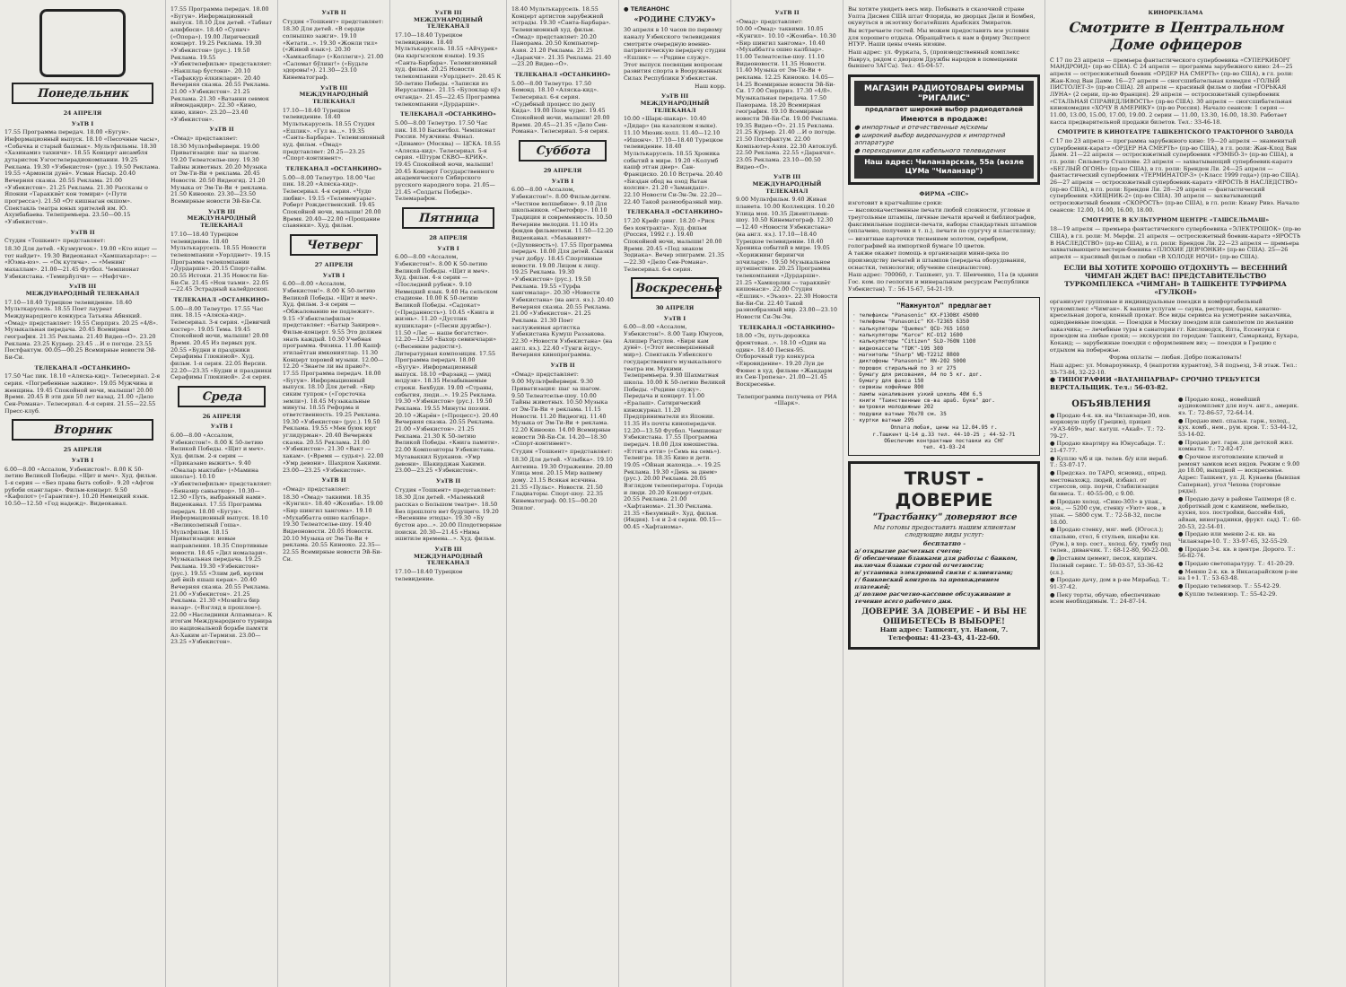Понедельник
24 АПРЕЛЯ
УзТВ I
17.55 Программа передач. 18.00 «Бугун». Информационный выпуск. 18.10 «Песочные часы», «Собачка и старый башмак». Мультфильмы. 18.30 «Хазинамиз тахничи». 18.55 Концерт ансамбля дутаристок Узгостелерадиокомпании. 19.25 Реклама. 19.30 «Узбекистон» (рус.). 19.50 Реклама. 19.55 «Армонли дунё». Усман Насыр. 20.40 Вечерняя сказка. 20.55 Реклама. 21.00 «Узбекистон». 21.25 Реклама. 21.30 Рассказы о Японии «Тараккиёт кон томири» («Пути прогресса»). 21.50 «От кишнаган окшом». Спектакль театра юных зрителей им. Ю. Ахунбабаева. Телепремьера. 23.50—00.15 «Узбекистон».
УзТВ II
Студия «Тошкент» представляет:
18.30 Для детей. «Кузмунчок». 19.00 «Кто ищет — тот найдет». 19.30 Видеоканал «Хамшахарлар»: — «Юзма-юз». — «Ок кутича». — «Менинг махаллам». 21.00—21.45 Футбол. Чемпионат Узбекистана. «Темирйулчи» — «Нефтчи».
УзТВ III
МЕЖДУНАРОДНЫЙ ТЕЛЕКАНАЛ
17.10—18.40 Турецкое телевидение. 18.40 Мульткарусель. 18.55 Поет лауреат Международного конкурса Татьяна Абнякий. «Омад» представляет: 19.55 Сюрприз. 20.25 «4/8». Музыкальная передача. 20.45 Всемирная география. 21.35 Реклама. 21.40 Видео-«О». 23.20 Реклама. 23.25 Курьер. 23.45 ...И о погоде. 23.55 Постфактум. 00.05—00.25 Всемирные новости Эй-Би-Си.
ТЕЛЕКАНАЛ «ОСТАНКИНО»
17.50 Час пик. 18.10 «Аляска-кид». Телесериал. 2-я серия. «Погребенные заживо». 19.05 Мужчина и женщина. 19.45 Спокойной ночи, малыши! 20.00 Время. 20.45 В эти дни 50 лет назад. 21.00 «Дело Сен-Романа». Телесериал. 4-я серия. 21.55—22.55 Пресс-клуб.
Вторник
25 АПРЕЛЯ
УзТВ I
6.00—8.00 «Ассалом, Узбекистон!». 8.00 К 50-летию Великой Победы. «Щит и меч». Худ. фильм. 1-я серия — «Без права быть собой». 9.20 «Афгон рубоби охангларн». Фильм-концерт. 9.50 «Кафолот» («Гарантия»). 10.20 Немецкий язык. 10.50—12.50 «Год надежд». Видеоканал.
17.55 Программа передач. 18.00 «Бугун». Информационный выпуск. 18.10 Для детей. «Табиат алифбоси». 18.40 «Суянч» («Опора»). 19.00 Лирический концерт. 19.25 Реклама. 19.30 «Узбекистон» (рус.). 19.50 Реклама. 19.55 «Узбектелефильм» представляет: «Накшлар бустони». 20.10 «Тафаккур ёлкинлари». 20.40 Вечерняя сказка. 20.55 Реклама. 21.00 «Узбекистон». 21.25 Реклама. 21.30 «Ватанни севмок иймондандир». 22.30 «Кино, кино, кино». 23.20—23.40 «Узбекистон».
УзТВ II
«Омад» представляет:
18.30 Мультфейерверк. 19.00 Приватизация: шаг за шагом. 19.20 Телеатселье-шоу. 19.30 Тайны животных. 20.20 Музыка от Эм-Ти-Ви + реклама. 20.45 Новости. 20.50 Видеогид. 21.20 Музыка от Эм-Ти-Ви + реклама. 21.50 Кинооко. 23.30—23.50 Всемирные новости Эй-Би-Си.
УзТВ III
МЕЖДУНАРОДНЫЙ ТЕЛЕКАНАЛ
17.10—18.40 Турецкое телевидение. 18.40 Мультькарусель. 18.55 Новости телекомпании «Уорлднет». 19.15 Программа телекомпании «Дурдаршн». 20.15 Спорт-тайм. 20.55 Истоки. 21.35 Новости Би-Би-Си. 21.45 «Нон таъми». 22.05—22.45 Эстрадный калейдоскоп.
ТЕЛЕКАНАЛ «ОСТАНКИНО»
5.00—8.00 Телеутро. 17.55 Час пик. 18.15 «Аляска-кид». Телесериал. 3-я серия. «Девичий костер». 19.05 Тема. 19.45 Спокойной ночи, малыши! 20.00 Время. 20.45 Из первых рук. 20.55 «Будни и праздники Серафимы Глюкиной». Худ. фильм. 1-я серия. 22.05 Версии. 22.20—23.35 «Будни и праздники Серафимы Глюкиной». 2-я серия.
Среда
26 АПРЕЛЯ
УзТВ I
6.00—8.00 «Ассалом, Узбекистон!». 8.00 К 50-летию Великой Победы. «Щит и меч». Худ. фильм. 2-я серия — «Приказано выжить». 9.40 «Оналар мактаби» («Мамина школа»). 10.10 «Узбектелефильм» представляет: «Беназир саньаткор». 10.30—12.30 «Путь, выбранный нами». Видеоканал. 17.55 Программа передач. 18.00 «Бугун». Информационный выпуск. 18.10 «Великолепный Гоша». Мультфильм. 18.15 Приватизация: новые направления. 18.35 Спортивные новости. 18.45 «Дил номалари». Музыкальная передача. 19.25 Реклама. 19.30 «Узбекистон» (рус.). 19.55 «Элим деб, юртим деб ёнib яшаш керак». 20.40 Вечерняя сказка. 20.55 Реклама. 21.00 «Узбекистон». 21.25 Реклама. 21.30 «Мозийга бир назар». («Взгляд в прошлое»). 22.00 «Наследники Алпамыса». К итогам Международного турнира по национальной борьбе памяти Ал-Хаким ат-Термизи. 23.00—23.25 «Узбекистон».
УзТВ II
Студия «Тошкент» представляет:
18.30 Для детей. «В сердце солнышко зажги». 19.10 «Кетати...». 19.30 «Жонли тил» («Живой язык»). 20.30 «Хамкасблар» («Коллеги»). 21.00 «Саломат бўлинг!» («Будьте здоровы!»). 21.30—23.10 Кинематограф.
УзТВ III
МЕЖДУНАРОДНЫЙ ТЕЛЕКАНАЛ
17.10—18.40 Турецкое телевидение. 18.40 Мультькарусель. 18.55 Студия «Ешлик». «Гул ва...». 19.35 «Санта-Барбара». Телевизионный худ. фильм. «Омад» представляет: 20.25—23.25 «Спорт-континент».
ТЕЛЕКАНАЛ «ОСТАНКИНО»
5.00—8.00 Телеутро. 18.00 Час пик. 18.20 «Аляска-кид». Телесериал. 4-я серия. «Чудо любви». 19.15 «Телемемуары». Роберт Рождественский. 19.45 Спокойной ночи, малыши! 20.00 Время. 20.40—22.00 «Прощание славянки». Худ. фильм.
Четверг
27 АПРЕЛЯ
УзТВ I
6.00—8.00 «Ассалом, Узбекистон!». 8.00 К 50-летию Великой Победы. «Щит и меч». Худ. фильм. 3-я серия — «Обжалованию не подлежит». 9.15 «Узбектелефильм» представляет: «Батыр Закиров». Фильм-концерт. 9.55 Это должен знать каждый. 10.30 Учебная программа. Физика. 11.00 Кашф этилаётган имкониятлар. 11.30 Концерт хоровой музыки. 12.00—12.20 «Знаете ли вы право?». 17.55 Программа передач. 18.00 «Бугун». Информационный выпуск. 18.10 Для детей. «Бир сиким тупрок» («Горсточка земли»). 18.45 Музыкальные минуты. 18.55 Реформа и ответственность. 19.25 Реклама. 19.30 «Узбекистон» (рус.). 19.50 Реклама. 19.55 «Мен буюк юрт углидурман». 20.40 Вечерняя сказка. 20.55 Реклама. 21.00 «Узбекистон». 21.30 «Вакт — хакам». («Время — судья»). 22.00 «Умр девони». Шахрхон Хакими. 23.00—23.25 «Узбекистон».
УзТВ II
«Омад» представляет:
18.30 «Омад» таквими. 18.35 «Кунгил». 18.40 «Жозиба». 19.00 «Бир шингил хангома». 19.10 «Мухаббатга ошно калблар». 19.30 Телеатселье-шоу. 19.40 Видеоновости. 20.05 Новости. 20.10 Музыка от Эм-Ти-Ви + реклама. 20.55 Кинооко. 22.35—22.55 Всемирные новости Эй-Би-Си.
УзТВ III
МЕЖДУНАРОДНЫЙ ТЕЛЕКАНАЛ
17.10—18.40 Турецкое телевидение. 18.40 Мультькарусель. 18.55 «Айчурек» (на кыргызском языке). 19.35 «Санта-Барбара». Телевизионный худ. фильм. 20.25 Новости телекомпании «Уорлднет». 20.45 К 50-летию Победы. «Записки из Иерусалима». 21.15 «Булоклар кўз очганда». 21.45—22.45 Программа телекомпании «Дурдаршн».
ТЕЛЕКАНАЛ «ОСТАНКИНО»
5.00—8.00 Телеутро. 17.50 Час пик. 18.10 Баскетбол. Чемпионат России. Мужчины. Финал. «Динамо» (Москва) — ЦСКА. 18.55 «Аляска-кид». Телесериал. 5-я серия. «Штурм СКВО—КРИК». 19.45 Спокойной ночи, малыши! 20.45 Концерт Государственного академического Сибирского русского народного хора. 21.05—21.45 «Солдаты Победы». Телемарафон.
Пятница
28 АПРЕЛЯ
УзТВ I
6.00—8.00 «Ассалом, Узбекистон!». 8.00 К 50-летию Великой Победы. «Щит и меч». Худ. фильм. 4-я серия — «Последний рубеж». 9.10 Немецкий язык. 9.40 На сельском стадионе. 10.00 К 50-летию Великой Победы. «Садокат» («Преданность»). 10.45 «Книга и жизнь». 11.20 «Дустлик кушиклари» («Песни дружбы»). 11.50 «Лес — наше богатство». 12.20—12.50 «Бахор севинчлари» («Весенние радости»). Литературная композиция. 17.55 Программа передач. 18.00 «Бугун». Информационный выпуск. 18.10 «Фарзанд — умид юлдузи». 18.35 Незабываемые строки. Бехбуди. 19.00 «Страны, события, люди...». 19.25 Реклама. 19.30 «Узбекистон» (рус.). 19.50 Реклама. 19.55 Минуты поэзии. 20.10 «Жарён» («Процесс»). 20.40 Вечерняя сказка. 20.55 Реклама. 21.00 «Узбекистон». 21.25 Реклама. 21.30 К 50-летию Великой Победы. «Книга памяти». 22.00 Композиторы Узбекистана. Мутаваккил Бурханов. «Умр девони». Шакирджан Хакими. 23.00—23.25 «Узбекистон».
УзТВ II
Студия «Тошкент» представляет:
18.30 Для детей. «Маленький рассказ о Большом театре». 18.50 Без прошлого нет будущего. 19.20 «Весенние этюды». 19.30 «Бу бустон аро...». 20.00 Плодотворные поиски. 20.30—21.45 «Нима эшнтиле времена...». Худ. фильм.
УзТВ III
МЕЖДУНАРОДНЫЙ ТЕЛЕКАНАЛ
17.10—18.40 Турецкое телевидение.
18.40 Мультькарусель. 18.55 Концерт артистов зарубежной эстрады. 19.30 «Санта-Барбара». Телевизионный худ. фильм. «Омад» представляет: 20.20 Панорама. 20.50 Компьютер-Азия. 21.20 Реклама. 21.25 «Даракчи». 21.35 Реклама. 21.40—23.20 Видео-«О».
ТЕЛЕКАНАЛ «ОСТАНКИНО»
5.00—8.00 Телеутро. 17.50 Бомонд. 18.10 «Аляска-кид». Телесериал. 6-я серия. «Судебный процесс по делу Кида». 19.00 Поле чудес. 19.45 Спокойной ночи, малыши! 20.00 Время. 20.45—21.35 «Дело Сен-Романа». Телесериал. 5-я серия.
Суббота
29 АПРЕЛЯ
УзТВ I
6.00—8.00 «Ассалом, Узбекистон!». 8.00 Фильм-детям. «Честное волшебное». 9.10 Для школьников. «Светофор». 10.10 Традиция и современность. 10.50 Вечерние мелодии. 11.10 Из фондов фильмотеки. 11.50—12.20 Видеоканал. «Маънавият» («Духовность»). 17.55 Программа передач. 18.00 Для детей. Сказки учат добру. 18.45 Спортивные новости. 19.00 Лицом к лицу. 19.25 Реклама. 19.30 «Узбекистон» (рус.). 19.50 Реклама. 19.55 «Турфа хангомалар». 20.30 «Новости Узбекистана» (на англ. яз.). 20.40 Вечерняя сказка. 20.55 Реклама. 21.00 «Узбекистон». 21.25 Реклама. 21.30 Поет заслуженная артистка Узбекистана Кумуш Раззакова. 22.30 «Новости Узбекистана» (на англ. яз.). 22.40 «Тунги ёғду». Вечерняя кинопрограмма.
УзТВ II
«Омад» представляет:
9.00 Мультфейерверк. 9.30 Приватизация: шаг за шагом. 9.50 Телеатселье-шоу. 10.00 Тайны животных. 10.50 Музыка от Эм-Ти-Ви + реклама. 11.15 Новости. 11.20 Видеогид. 11.40 Музыка от Эм-Ти-Ви + реклама. 12.20 Кинооко. 14.00 Всемирные новости Эй-Би-Си. 14.20—18.30 «Спорт-континент».
Студия «Тошкент» представляет:
18.30 Для детей. «Улыбка». 19.10 Антенна. 19.30 Отражение. 20.00 Улица моя. 20.15 Мир вашему дому. 21.15 Всякая всячина. 21.35 «Пульс». Новости. 21.50 Гладиаторы. Спорт-шоу. 22.35 Кинематограф. 00.15—00.20 Эпилог.
● ТЕЛЕАНОНС
«РОДИНЕ СЛУЖУ»
30 апреля в 10 часов по первому каналу Узбекского телевидения смотрите очередную военно-патриотическую передачу студии «Ешлик» — «Родине служу». Этот выпуск посвящен вопросам развития спорта в Вооруженных Силах Республики Узбекистан.
Наш корр.
УзТВ III
МЕЖДУНАРОДНЫЙ ТЕЛЕКАНАЛ
10.00 «Шарк-шакар». 10.40 «Дидар» (на казахском языке). 11.10 Мюзик-холл. 11.40—12.10 «Ишонч». 17.10—18.40 Турецкое телевидение. 18.40 Мультькарусель. 18.55 Хроника событий в мире. 19.20 «Колумб кашф этган днер». Сан-Франциско. 20.10 Встреча. 20.40 «Биздан обод ва озод Ватан колсин». 21.20 «Замандаш». 22.10 Новости Си-Эн-Эн. 22.20—22.40 Такой разнообразный мир.
ТЕЛЕКАНАЛ «ОСТАНКИНО»
17.20 Крейг-ринг. 18.20 «Риск без контракта». Худ. фильм (Россия, 1992 г.). 19.40 Спокойной ночи, малыши! 20.00 Время. 20.45 «Под знаком Зодиака». Вечер эпиграмм. 21.35—22.30 «Дело Сен-Романа». Телесериал. 6-я серия.
Воскресенье
30 АПРЕЛЯ
УзТВ I
6.00—8.00 «Ассалом, Узбекистон!». 8.00 Таир Юнусов, Алишер Расулов. «Бири кам дунё». («Этот несовершенный мир»). Спектакль Узбекского государственного музыкального театра им. Мукими. Телепремьера. 9.30 Шахматная школа. 10.00 К 50-летию Великой Победы. «Родине служу». Передача и концерт. 11.00 «Ералаш». Сатирический киножурнал. 11.20 Предприниматели из Японии. 11.35 Из почты кинопередачи. 12.20—13.50 Футбол. Чемпионат Узбекистана. 17.55 Программа передач. 18.00 Для юношества. «Еттига етти» («Семь на семь»). Телеигра. 18.35 Кино и дети. 19.05 «Ойнаи жахонда...». 19.25 Реклама. 19.30 «День за днем» (рус.). 20.00 Реклама. 20.05 Взглядом телеоператора. Города и люди. 20.20 Концерт-отдых. 20.55 Реклама. 21.00 «Хафтанома». 21.30 Реклама. 21.35 «Безумный». Худ. фильм. (Индия). 1-я и 2-я серии. 00.15—00.45 «Хафтанома».
УзТВ II
«Омад» представляет:
10.00 «Омад» таквими. 10.05 «Кунгил». 10.10 «Жозиба». 10.30 «Бир шингил хангома». 10.40 «Мухаббатга ошно калблар». 11.00 Телеатселье-шоу. 11.10 Видеоновости. 11.35 Новости. 11.40 Музыка от Эм-Ти-Ви + реклама. 12.25 Кинооко. 14.05—14.25 Всемирные новости Эй-Би-Си. 17.00 Сюрприз. 17.30 «4/8». Музыкальная передача. 17.50 Панорама. 18.20 Всемирная география. 19.10 Всемирные новости Эй-Би-Си. 19.00 Реклама. 19.35 Видео-«О». 21.15 Реклама. 21.25 Курьер. 21.40 ...И о погоде. 21.50 Постфактум. 22.00 Компьютер-Азия. 22.30 Автоклуб. 22.50 Реклама. 22.55 «Даракчи». 23.05 Реклама. 23.10—00.50 Видео-«О».
УзТВ III
МЕЖДУНАРОДНЫЙ ТЕЛЕКАНАЛ
9.00 Мультфильм. 9.40 Живая планета. 10.00 Коллекция. 10.20 Улица моя. 10.35 Джентльмен-шоу. 10.50 Кинематограф. 12.30—12.40 «Новости Узбекистана» (на англ. яз.). 17.10—18.40 Турецкое телевидение. 18.40 Хроника событий в мире. 19.05 «Хорижнинг бирингчи элчилари». 19.50 Музыкальное путешествие. 20.25 Программа телекомпании «Дурдаршн». 21.25 «Хамкорлик — тараккиёт кишонаси». 22.00 Студия «Ешлик». «Эъзоз». 22.30 Новости Би-Би-Си. 22.40 Такой разнообразный мир. 23.00—23.10 Новости Си-Эн-Эн.
ТЕЛЕКАНАЛ «ОСТАНКИНО»
18.00 «Эх, путь-дорожка фронтовая...». 18.10 «Один на один». 18.40 Песня-95. Отборочный тур конкурса «Евровидение». 19.20 Луи де Фюнес в худ. фильме «Жандарм из Сен-Тропеза». 21.00—21.45 Воскресенье.
Телепрограмма получена от РИА «Шарк».
Вы хотите увидеть весь мир. Побывать в сказочной стране Уолта Диснея США штат Флорида, во дворцах Дели и Бомбея, окунуться в экзотику богатейших Арабских Эмиратов.
Вы встречаете гостей. Мы можем предоставить все условия для хорошего отдыха. Обращайтесь к нам в фирму Экспресс НТУР. Наши цены очень низкие.
Наш адрес: ул. Фурката, 5, (производственный комплекс Навруз, рядом с дворцом Дружбы народов в помещении бывшего ЗАГСа). Тел.: 45-04-57.
МАГАЗИН РАДИОТОВАРЫ ФИРМЫ "РИГАЛИС"
предлагает широкий выбор радиодеталей
Имеются в продаже:
● импортные и отечественные м/схемы
● широкий выбор видеошнуров к импортной аппаратуре
● переходники для кабельного телевидения
Наш адрес: Чиланзарская, 55а (возле ЦУМа "Чиланзар")
ФИРМА «СПС»
изготовит в кратчайшие сроки:
— высококачественные печати любой сложности, угловые и треугольные штампы, личные печати врачей и библиографов, факсимильные подписи-печати, наборы стандартных штампов (оплачено, получено и т. п.), печати по сургучу и пластилину;
— визитные карточки тиснением золотом, серебром, голографией на импортной бумаге 10 цветов.
А также окажет помощь в организации мини-цеха по производству печатей и штампов (передача оборудования, оснастки, технологии; обучение специалистов).
Наш адрес: 700060, г. Ташкент, ул. Т. Шевченко, 11а (в здании Гос. ком. по геологии и минеральным ресурсам Республики Узбекистан). Т.: 56-15-67, 54-21-19.
"Мажнунтол" предлагает
· телефаксы "Panasonic" KX-F130BX 45000
· телефоны "Panasonic" KX-T2365 6350
· калькуляторы "Quemex" QCD-765 1650
· калькуляторы "Karce" KC-D12 1600
· калькуляторы "Citizen" SLD-760N 1100
· видеокассеты "TDK"-195 300
· магнитолы "Sharp" WQ-T221Z 8800
· диктофоны "Panasonic" RN-202 5000
· порошок стиральный по 3 кг 275
· бумагу для рисования, А4 по 5 кг. дог.
· бумагу для факса 150
· сервизы кофейные 800
· лампы накаливания узкий цоколь 40W 6.5
· книги "Таинственные св-ва араб. букв" дог.
· ветровки молодежные 202
· подушки ватные 70х70 см. 35
· куртки ватные 295
Оплата любая, цены на 12.04.95 г.
г.Ташкент Ц-14 д.33 тел. 44-10-25 ; 44-52-71
Обеспечим контрактные поставки из СНГ
тел. 41-03-24
TRUST - ДОВЕРИЕ
"Трастбанку" доверяют все
Мы готовы предоставить нашим клиентам следующие виды услуг:
бесплатно -
а/ открытие расчетных счетов;
б/ обеспечение бланками для работы с банком, включая бланки строгой отчетности;
в/ установка электронной связи с клиентами;
г/ банковский контроль за прохождением платежей;
д/ полное расчетно-кассовое обслуживание в течение всего рабочего дня.
ДОВЕРИЕ ЗА ДОВЕРИЕ - И ВЫ НЕ ОШИБЕТЕСЬ В ВЫБОРЕ!
Наш адрес: Ташкент, ул. Навои, 7.
Телефоны: 41-23-43, 41-22-60.
КИНОРЕКЛАМА
Смотрите в Центральном Доме офицеров
С 17 по 23 апреля — премьера фантастического супербоевика «СУПЕРКИБОРГ МАНДРОИД» (пр-во США). С 24 апреля — программа зарубежного кино: 24—25 апреля — остросюжетный боевик «ОРДЕР НА СМЕРТЬ» (пр-во США), в гл. роли: Жан-Клод Ван Дамм. 16—27 апреля — сногсшибательная комедия «ГОЛЫЙ ПИСТОЛЕТ-3» (пр-во США). 28 апреля — красивый фильм о любви «ГОРЬКАЯ ЛУНА» (2 серии, пр-во Франция). 29 апреля — остросюжетный супербоевик «СТАЛЬНАЯ СПРАВЕДЛИВОСТЬ» (пр-во США). 30 апреля — сногсшибательная кинокомедия «ХОЧУ В АМЕРИКУ» (пр-во Россия). Начало сеансов: 1 серия — 11.00, 13.00, 15.00, 17.00, 19.00. 2 серии — 11.00, 13.30, 16.00, 18.30. Работает касса предварительной продажи билетов. Тел.: 33-46-18.
СМОТРИТЕ В КИНОТЕАТРЕ ТАШКЕНТСКОГО ТРАКТОРНОГО ЗАВОДА
С 17 по 23 апреля — программа зарубежного кино: 19—20 апреля — знаменитый супербоевик-каратэ «ОРДЕР НА СМЕРТЬ» (пр-во США), в гл. роли: Жан-Клод Ван Дамм. 21—22 апреля — остросюжетный супербоевик «РЭМБО-3» (пр-во США), в гл. роли: Сильвестр Сталлоне. 23 апреля — захватывающий супербоевик-каратэ «БЕГЛЫЙ ОГОНЬ» (пр-во США), в гл. роли: Брендон Ли. 24—25 апреля — фантастический супербоевик «ТЕРМИНАТОР-3» («Класс 1999 года») (пр-во США). 26—27 апреля — остросюжетный супербоевик-каратэ «ЯРОСТЬ В НАСЛЕДСТВО» (пр-во США), в гл. роли: Брендон Ли. 28—29 апреля — фантастический супербоевик «ХИЩНИК-2» (пр-во США). 30 апреля — захватывающий остросюжетный боевик «СКОРОСТЬ» (пр-во США), в гл. роли: Киану Ривз. Начало сеансов: 12.00, 14.00, 16.00, 18.00.
СМОТРИТЕ В КУЛЬТУРНОМ ЦЕНТРЕ «ТАШСЕЛЬМАШ»
18—19 апреля — премьера фантастического супербоевика «ЭЛЕКТРОШОК» (пр-во США), в гл. роли: М. Мерфи. 21 апреля — остросюжетный боевик-каратэ «ЯРОСТЬ В НАСЛЕДСТВО» (пр-во США), в гл. роли: Брендон Ли. 22—23 апреля — премьера захватывающего вестерн-боевика «ПЛОХИЕ ДЕВЧОНКИ» (пр-во США). 25—26 апреля — красивый фильм о любви «В ХОЛОДЕ НОЧИ» (пр-во США).
ЕСЛИ ВЫ ХОТИТЕ ХОРОШО ОТДОХНУТЬ — ВЕСЕННИЙ ЧИМГАН ЖДЕТ ВАС! ПРЕДСТАВИТЕЛЬСТВО ТУРКОМПЛЕКСА «ЧИМГАН» В ТАШКЕНТЕ ТУРФИРМА «ГУЛКОН»
организует групповые и индивидуальные поездки в комфортабельный туркомплекс «Чимган». К вашим услугам — сауна, ресторан, бары, канатно-кресельная дорога, конный прокат. Все виды сервиса на усмотрение заказчика, однодневные поездки. — Поездки в Москву поездом или самолетом по желанию заказчика; — лечебные туры в санатории гг. Кисловодск, Ялта, Ессентуки с проездом на любые сроки; — экскурсии по городам: Ташкент, Самарканд, Бухара, Коканд; — зарубежные поездки с оформлением виз; — поездки в Грецию с отдыхом на побережье.
Форма оплаты — любая. Добро пожаловать!
Наш адрес: ул. Мовароуннахр, 4 (напротив курантов), 3-й подъезд, 3-й этаж. Тел.: 33-73-84, 32-22-10.
● ТИПОГРАФИИ «ВАТАНПАРВАР» СРОЧНО ТРЕБУЕТСЯ ВЕРСТАЛЬЩИК. Тел.: 56-03-82.
ОБЪЯВЛЕНИЯ
● Продаю 4-к. кв. на Чиланзаре-30, нов. норковую шубу (Грецию), прицеп «УАЗ-469», маг. катуш. «Акай». Т.: 72-79-27.
● Продаю квартиру на Юнусабаде. Т.: 21-47-77.
● Куплю ч/б и цв. телев. б/у или нераб. Т.: 53-07-17.
● Предсказ. по ТАРО, ясновид., опред. местонахожд. людей, избавл. от стрессов, опр. порчи, Стабилизация бизнеса. Т.: 40-55-00, с 9.00.
● Продаю холод. «Сино-303» в упак., нов., — 5200 сум, стенку «Уют» нов., в упак. — 5800 сум. Т.: 72-58-32, после 18.00.
● Продаю стенку, мяг. меб. (Югосл.); спальню, стол, 6 стульев, шкафы кн. (Рум.), в хор. сост., холод. б/у, тумбу под телев., диванчик. Т.: 68-12-80, 90-22-00.
● Доставим цемент, песок, кирпич. Полный сервис. Т.: 50-03-57, 53-36-42 (сл.).
● Продаю дачу, дом в р-не Мирабад. Т.: 91-37-42.
● Пеку торты, обучаю, обеспечиваю всем необходимым. Т.: 24-87-14.
● Продаю конд., новейший аудиокомплект для изуч. англ., америк. яз. Т.: 72-86-57, 72-64-14.
● Продаю имп. спальн. гарн., холод., кух. комб., нем., рум. кров. Т.: 53-44-12, 53-14-02.
● Продаю дет. гарн. для детской жил. комнаты. Т.: 72-82-47.
● Срочное изготовление ключей и ремонт замков всех видов. Режим с 9.00 до 18.00, выходной — воскресенье. Адрес: Ташкент, ул. Д. Кунаева (бывшая Саперная), угол Чехова (торговые ряды).
● Продаю дачу в районе Ташморя (8 с. добротный дом с камином, мебелью, кухня, хоз. постройки, бассейн 4х6, айван, виноградники, фрукт. сад). Т.: 60-20-53, 22-54-01.
● Продаю или меняю 2-к. кв. на Чиланзаре-10. Т.: 33-97-65, 32-55-29.
● Продаю 3-к. кв. в центре. Дорого. Т.: 56-82-74.
● Продаю светопаратуру. Т.: 41-20-29.
● Меняю 2-к. кв. в Янкасарайском р-не на 1+1. Т.: 53-63-48.
● Продаю телевизор. Т.: 55-42-29.
● Куплю телевизор. Т.: 55-42-29.